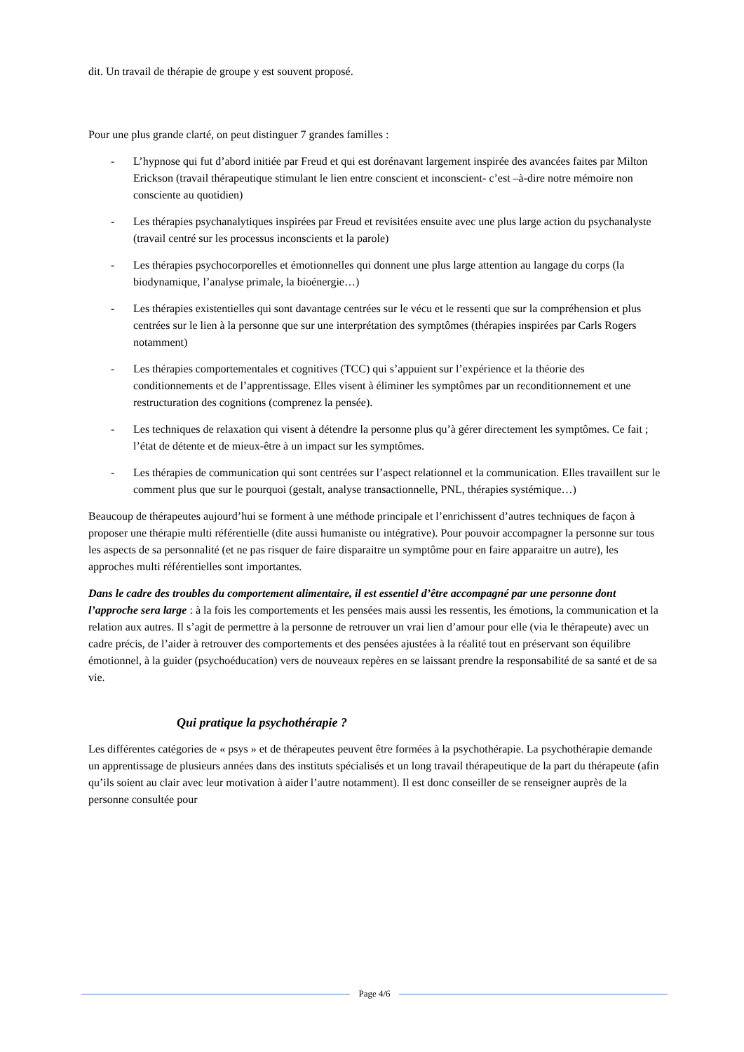dit. Un travail de thérapie de groupe y est souvent proposé.
Pour une plus grande clarté, on peut distinguer 7 grandes familles :
- L’hypnose qui fut d’abord initiée par Freud et qui est dorénavant largement inspirée des avancées faites par Milton Erickson (travail thérapeutique stimulant le lien entre conscient et inconscient- c’est –à-dire notre mémoire non consciente au quotidien)
- Les thérapies psychanalytiques inspirées par Freud et revisitées ensuite avec une plus large action du psychanalyste (travail centré sur les processus inconscients et la parole)
- Les thérapies psychocorporelles et émotionnelles qui donnent une plus large attention au langage du corps (la biodynamique, l’analyse primale, la bioénergie…)
- Les thérapies existentielles qui sont davantage centrées sur le vécu et le ressenti que sur la compréhension et plus centrées sur le lien à la personne que sur une interprétation des symptômes (thérapies inspirées par Carls Rogers notamment)
- Les thérapies comportementales et cognitives (TCC) qui s’appuient sur l’expérience et la théorie des conditionnements et de l’apprentissage. Elles visent à éliminer les symptômes par un reconditionnement et une restructuration des cognitions (comprenez la pensée).
- Les techniques de relaxation qui visent à détendre la personne plus qu’à gérer directement les symptômes. Ce fait ; l’état de détente et de mieux-être à un impact sur les symptômes.
- Les thérapies de communication qui sont centrées sur l’aspect relationnel et la communication. Elles travaillent sur le comment plus que sur le pourquoi (gestalt, analyse transactionnelle, PNL, thérapies systémique…)
Beaucoup de thérapeutes aujourd’hui se forment à une méthode principale et l’enrichissent d’autres techniques de façon à proposer une thérapie multi référentielle (dite aussi humaniste ou intégrative). Pour pouvoir accompagner la personne sur tous les aspects de sa personnalité (et ne pas risquer de faire disparaitre un symptôme pour en faire apparaitre un autre), les approches multi référentielles sont importantes.
Dans le cadre des troubles du comportement alimentaire, il est essentiel d’être accompagné par une personne dont l’approche sera large : à la fois les comportements et les pensées mais aussi les ressentis, les émotions, la communication et la relation aux autres. Il s’agit de permettre à la personne de retrouver un vrai lien d’amour pour elle (via le thérapeute) avec un cadre précis, de l’aider à retrouver des comportements et des pensées ajustées à la réalité tout en préservant son équilibre émotionnel, à la guider (psychoéducation) vers de nouveaux repères en se laissant prendre la responsabilité de sa santé et de sa vie.
Qui pratique la psychothérapie ?
Les différentes catégories de « psys » et de thérapeutes peuvent être formées à la psychothérapie. La psychothérapie demande un apprentissage de plusieurs années dans des instituts spécialisés et un long travail thérapeutique de la part du thérapeute (afin qu’ils soient au clair avec leur motivation à aider l’autre notamment). Il est donc conseiller de se renseigner auprès de la personne consultée pour
Page 4/6